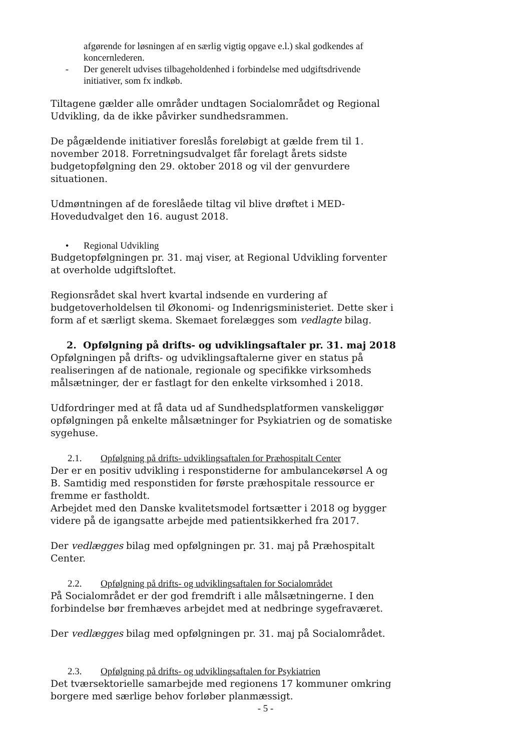afgørende for løsningen af en særlig vigtig opgave e.l.) skal godkendes af koncernlederen.
- Der generelt udvises tilbageholdenhed i forbindelse med udgiftsdrivende initiativer, som fx indkøb.
Tiltagene gælder alle områder undtagen Socialområdet og Regional Udvikling, da de ikke påvirker sundhedsrammen.
De pågældende initiativer foreslås foreløbigt at gælde frem til 1. november 2018. Forretningsudvalget får forelagt årets sidste budgetopfølgning den 29. oktober 2018 og vil der genvurdere situationen.
Udmøntningen af de foreslåede tiltag vil blive drøftet i MED-Hovedudvalget den 16. august 2018.
• Regional Udvikling
Budgetopfølgningen pr. 31. maj viser, at Regional Udvikling forventer at overholde udgiftsloftet.
Regionsrådet skal hvert kvartal indsende en vurdering af budgetoverholdelsen til Økonomi- og Indenrigsministeriet. Dette sker i form af et særligt skema. Skemaet forelægges som vedlagte bilag.
2. Opfølgning på drifts- og udviklingsaftaler pr. 31. maj 2018
Opfølgningen på drifts- og udviklingsaftalerne giver en status på realiseringen af de nationale, regionale og specifikke virksomheds målsætninger, der er fastlagt for den enkelte virksomhed i 2018.
Udfordringer med at få data ud af Sundhedsplatformen vanskeliggør opfølgningen på enkelte målsætninger for Psykiatrien og de somatiske sygehuse.
2.1. Opfølgning på drifts- udviklingsaftalen for Præhospitalt Center
Der er en positiv udvikling i responstiderne for ambulancekørsel A og B. Samtidig med responstiden for første præhospitale ressource er fremme er fastholdt.
Arbejdet med den Danske kvalitetsmodel fortsætter i 2018 og bygger videre på de igangsatte arbejde med patientsikkerhed fra 2017.
Der vedlægges bilag med opfølgningen pr. 31. maj på Præhospitalt Center.
2.2. Opfølgning på drifts- og udviklingsaftalen for Socialområdet
På Socialområdet er der god fremdrift i alle målsætningerne. I den forbindelse bør fremhæves arbejdet med at nedbringe sygefraværet.
Der vedlægges bilag med opfølgningen pr. 31. maj på Socialområdet.
2.3. Opfølgning på drifts- og udviklingsaftalen for Psykiatrien
Det tværsektorielle samarbejde med regionens 17 kommuner omkring borgere med særlige behov forløber planmæssigt.
- 5 -